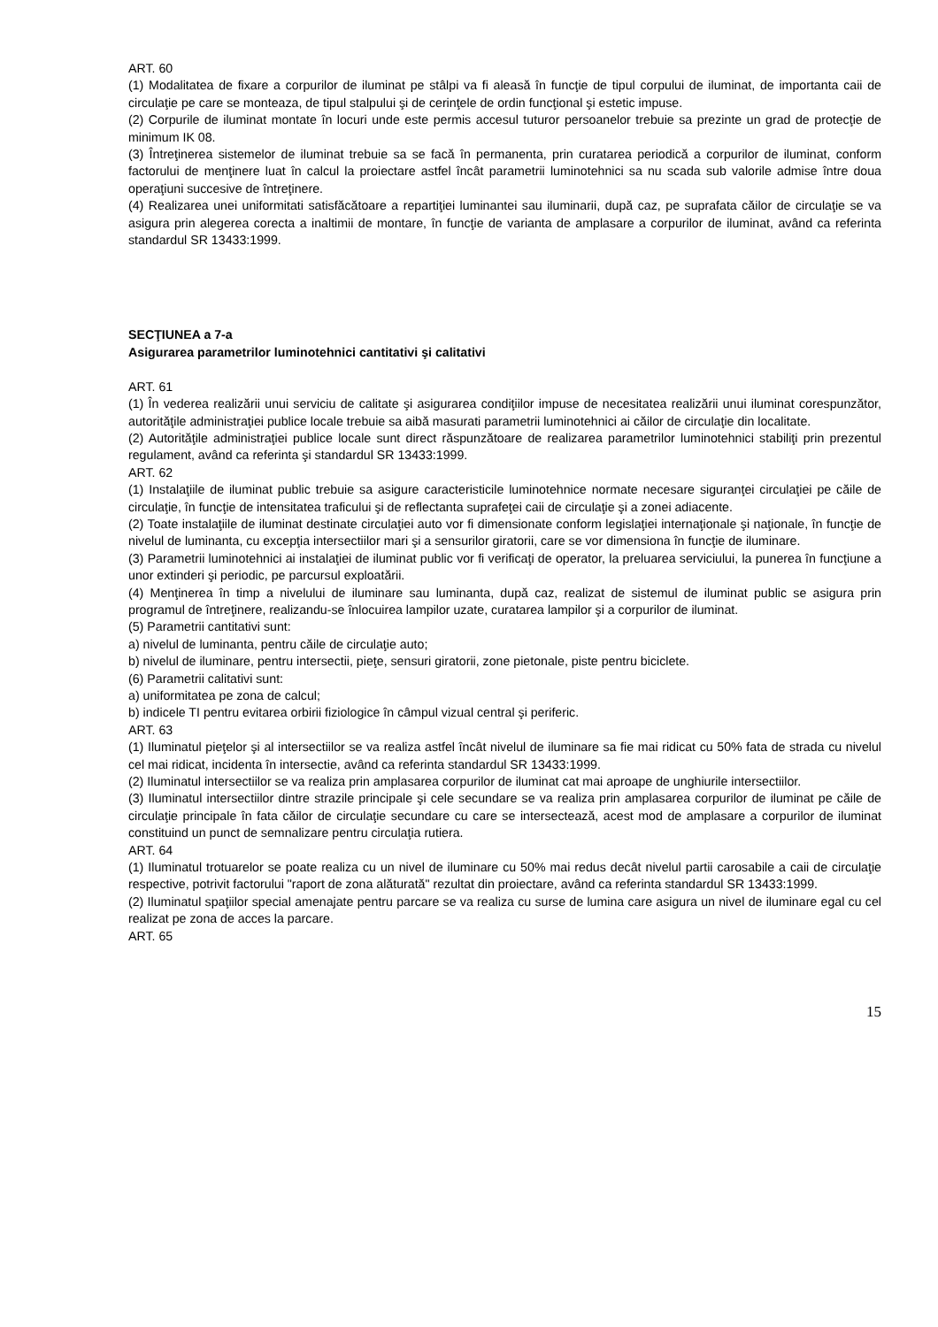ART. 60
(1) Modalitatea de fixare a corpurilor de iluminat pe stâlpi va fi aleasă în funcţie de tipul corpului de iluminat, de importanta caii de circulaţie pe care se monteaza, de tipul stalpului şi de cerinţele de ordin funcţional şi estetic impuse.
(2) Corpurile de iluminat montate în locuri unde este permis accesul tuturor persoanelor trebuie sa prezinte un grad de protecţie de minimum IK 08.
(3) Întreţinerea sistemelor de iluminat trebuie sa se facă în permanenta, prin curatarea periodică a corpurilor de iluminat, conform factorului de menţinere luat în calcul la proiectare astfel încât parametrii luminotehnici sa nu scada sub valorile admise între doua operaţiuni succesive de întreţinere.
(4) Realizarea unei uniformitati satisfăcătoare a repartiţiei luminantei sau iluminarii, după caz, pe suprafata căilor de circulaţie se va asigura prin alegerea corecta a inaltimii de montare, în funcţie de varianta de amplasare a corpurilor de iluminat, având ca referinta standardul SR 13433:1999.
SECŢIUNEA a 7-a
Asigurarea parametrilor luminotehnici cantitativi şi calitativi
ART. 61
(1) În vederea realizării unui serviciu de calitate şi asigurarea condiţiilor impuse de necesitatea realizării unui iluminat corespunzător, autorităţile administraţiei publice locale trebuie sa aibă masurati parametrii luminotehnici ai căilor de circulaţie din localitate.
(2) Autorităţile administraţiei publice locale sunt direct răspunzătoare de realizarea parametrilor luminotehnici stabiliţi prin prezentul regulament, având ca referinta şi standardul SR 13433:1999.
ART. 62
(1) Instalaţiile de iluminat public trebuie sa asigure caracteristicile luminotehnice normate necesare siguranţei circulaţiei pe căile de circulaţie, în funcţie de intensitatea traficului şi de reflectanta suprafeţei caii de circulaţie şi a zonei adiacente.
(2) Toate instalaţiile de iluminat destinate circulaţiei auto vor fi dimensionate conform legislaţiei internaţionale şi naţionale, în funcţie de nivelul de luminanta, cu excepţia intersectiilor mari şi a sensurilor giratorii, care se vor dimensiona în funcţie de iluminare.
(3) Parametrii luminotehnici ai instalaţiei de iluminat public vor fi verificaţi de operator, la preluarea serviciului, la punerea în funcţiune a unor extinderi şi periodic, pe parcursul exploatării.
(4) Menţinerea în timp a nivelului de iluminare sau luminanta, după caz, realizat de sistemul de iluminat public se asigura prin programul de întreţinere, realizandu-se înlocuirea lampilor uzate, curatarea lampilor şi a corpurilor de iluminat.
(5) Parametrii cantitativi sunt:
a) nivelul de luminanta, pentru căile de circulaţie auto;
b) nivelul de iluminare, pentru intersectii, pieţe, sensuri giratorii, zone pietonale, piste pentru biciclete.
(6) Parametrii calitativi sunt:
a) uniformitatea pe zona de calcul;
b) indicele TI pentru evitarea orbirii fiziologice în câmpul vizual central şi periferic.
ART. 63
(1) Iluminatul pieţelor şi al intersectiilor se va realiza astfel încât nivelul de iluminare sa fie mai ridicat cu 50% fata de strada cu nivelul cel mai ridicat, incidenta în intersectie, având ca referinta standardul SR 13433:1999.
(2) Iluminatul intersectiilor se va realiza prin amplasarea corpurilor de iluminat cat mai aproape de unghiurile intersectiilor.
(3) Iluminatul intersectiilor dintre strazile principale şi cele secundare se va realiza prin amplasarea corpurilor de iluminat pe căile de circulaţie principale în fata căilor de circulaţie secundare cu care se intersectează, acest mod de amplasare a corpurilor de iluminat constituind un punct de semnalizare pentru circulaţia rutiera.
ART. 64
(1) Iluminatul trotuarelor se poate realiza cu un nivel de iluminare cu 50% mai redus decât nivelul partii carosabile a caii de circulaţie respective, potrivit factorului "raport de zona alăturată" rezultat din proiectare, având ca referinta standardul SR 13433:1999.
(2) Iluminatul spaţiilor special amenajate pentru parcare se va realiza cu surse de lumina care asigura un nivel de iluminare egal cu cel realizat pe zona de acces la parcare.
ART. 65
15